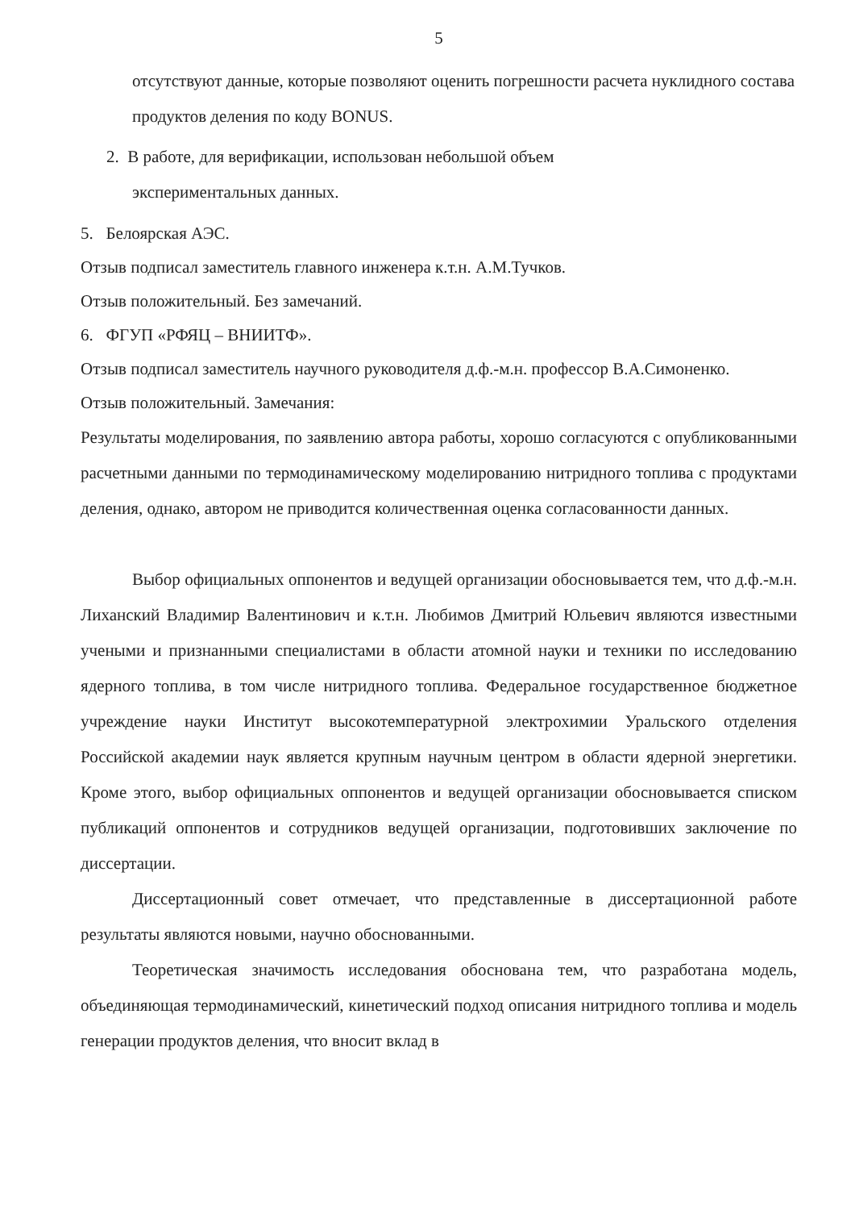5
отсутствуют данные, которые позволяют оценить погрешности расчета нуклидного состава продуктов деления по коду BONUS.
2. В работе, для верификации, использован небольшой объем
экспериментальных данных.
5. Белоярская АЭС.
Отзыв подписал заместитель главного инженера к.т.н. А.М.Тучков.
Отзыв положительный. Без замечаний.
6. ФГУП «РФЯЦ – ВНИИТФ».
Отзыв подписал заместитель научного руководителя д.ф.-м.н. профессор В.А.Симоненко.
Отзыв положительный. Замечания:
Результаты моделирования, по заявлению автора работы, хорошо согласуются с опубликованными расчетными данными по термодинамическому моделированию нитридного топлива с продуктами деления, однако, автором не приводится количественная оценка согласованности данных.
Выбор официальных оппонентов и ведущей организации обосновывается тем, что д.ф.-м.н. Лиханский Владимир Валентинович и к.т.н. Любимов Дмитрий Юльевич являются известными учеными и признанными специалистами в области атомной науки и техники по исследованию ядерного топлива, в том числе нитридного топлива. Федеральное государственное бюджетное учреждение науки Институт высокотемпературной электрохимии Уральского отделения Российской академии наук является крупным научным центром в области ядерной энергетики. Кроме этого, выбор официальных оппонентов и ведущей организации обосновывается списком публикаций оппонентов и сотрудников ведущей организации, подготовивших заключение по диссертации.
Диссертационный совет отмечает, что представленные в диссертационной работе результаты являются новыми, научно обоснованными.
Теоретическая значимость исследования обоснована тем, что разработана модель, объединяющая термодинамический, кинетический подход описания нитридного топлива и модель генерации продуктов деления, что вносит вклад в